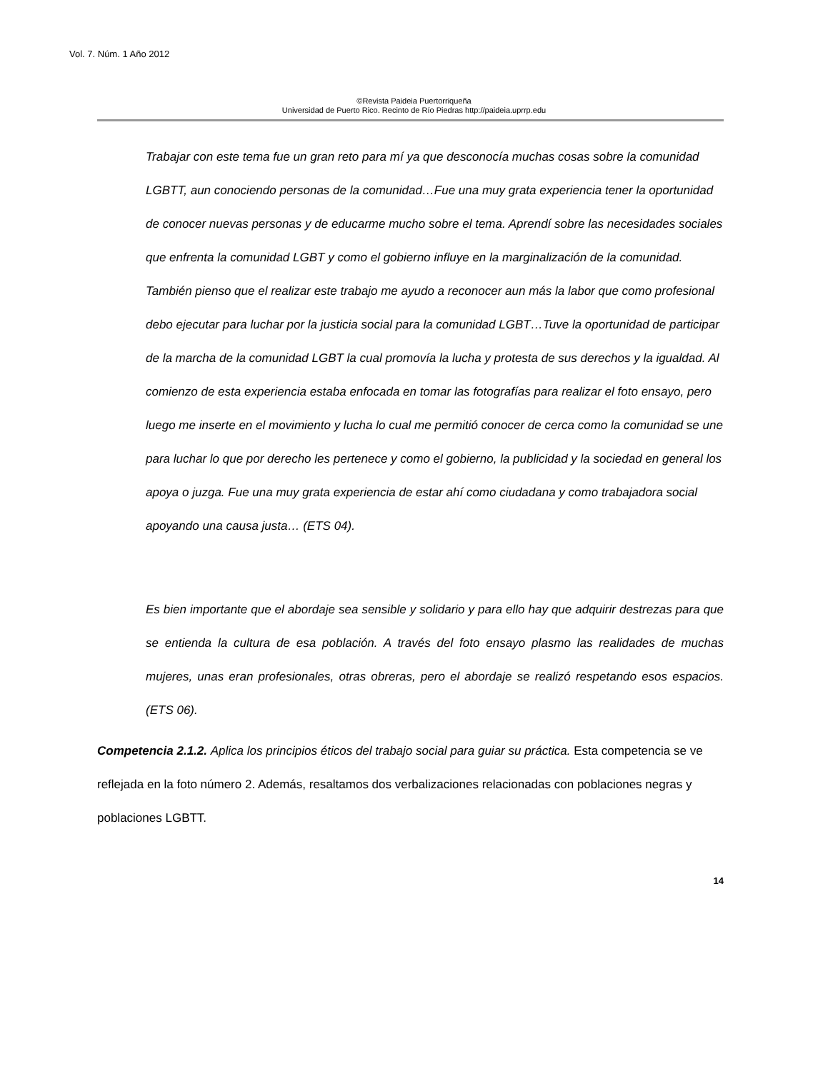Vol. 7. Núm. 1 Año 2012
©Revista Paideia Puertorriqueña
Universidad de Puerto Rico. Recinto de Río Piedras http://paideia.uprrp.edu
Trabajar con este tema fue un gran reto para mí ya que desconocía muchas cosas sobre la comunidad LGBTT, aun conociendo personas de la comunidad…Fue una muy grata experiencia tener la oportunidad de conocer nuevas personas y de educarme mucho sobre el tema. Aprendí sobre las necesidades sociales que enfrenta la comunidad LGBT y como el gobierno influye en la marginalización de la comunidad. También pienso que el realizar este trabajo me ayudo a reconocer aun más la labor que como profesional debo ejecutar para luchar por la justicia social para la comunidad LGBT…Tuve la oportunidad de participar de la marcha de la comunidad LGBT la cual promovía la lucha y protesta de sus derechos y la igualdad. Al comienzo de esta experiencia estaba enfocada en tomar las fotografías para realizar el foto ensayo, pero luego me inserte en el movimiento y lucha lo cual me permitió conocer de cerca como la comunidad se une para luchar lo que por derecho les pertenece y como el gobierno, la publicidad y la sociedad en general los apoya o juzga. Fue una muy grata experiencia de estar ahí como ciudadana y como trabajadora social apoyando una causa justa… (ETS 04).
Es bien importante que el abordaje sea sensible y solidario y para ello hay que adquirir destrezas para que se entienda la cultura de esa población. A través del foto ensayo plasmo las realidades de muchas mujeres, unas eran profesionales, otras obreras, pero el abordaje se realizó respetando esos espacios. (ETS 06).
Competencia 2.1.2. Aplica los principios éticos del trabajo social para guiar su práctica. Esta competencia se ve reflejada en la foto número 2. Además, resaltamos dos verbalizaciones relacionadas con poblaciones negras y poblaciones LGBTT.
14